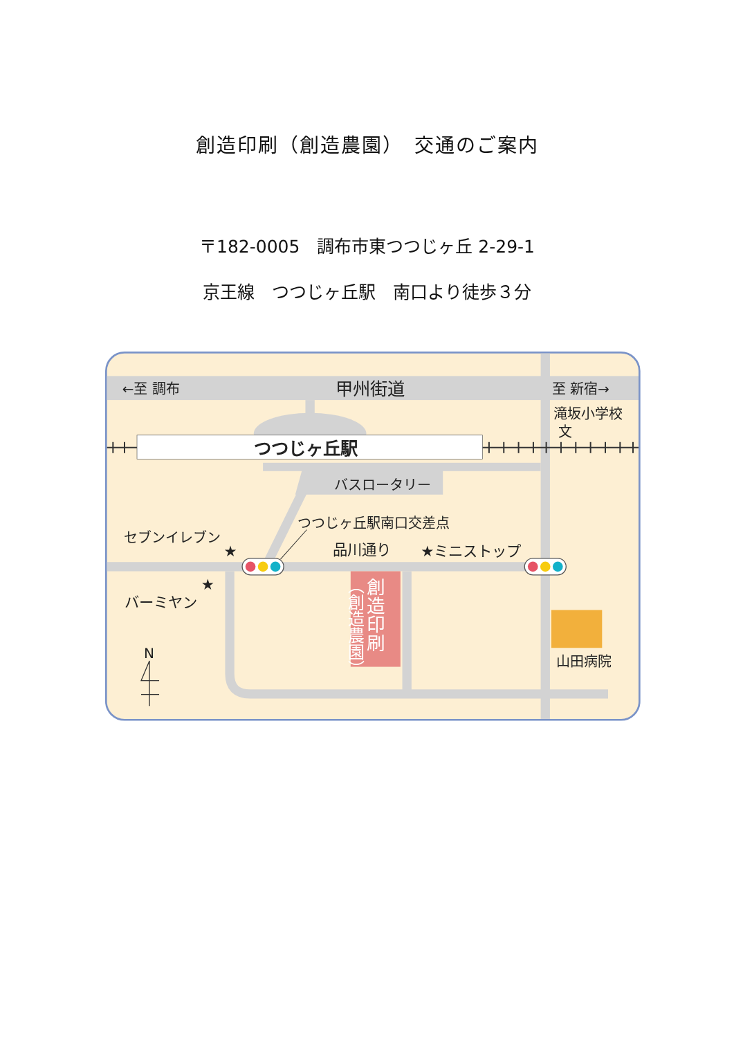創造印刷（創造農園）　交通のご案内
〒182-0005　調布市東つつじヶ丘 2-29-1
京王線　つつじヶ丘駅　南口より徒歩３分
←至 調布
甲州街道
至 新宿→
滝坂小学校
文
つつじヶ丘駅
バスロータリー
つつじヶ丘駅南口交差点
セブンイレブン
★
品川通り
★ミニストップ
★
バーミヤン
創造印刷
（創造農園）
N
山田病院